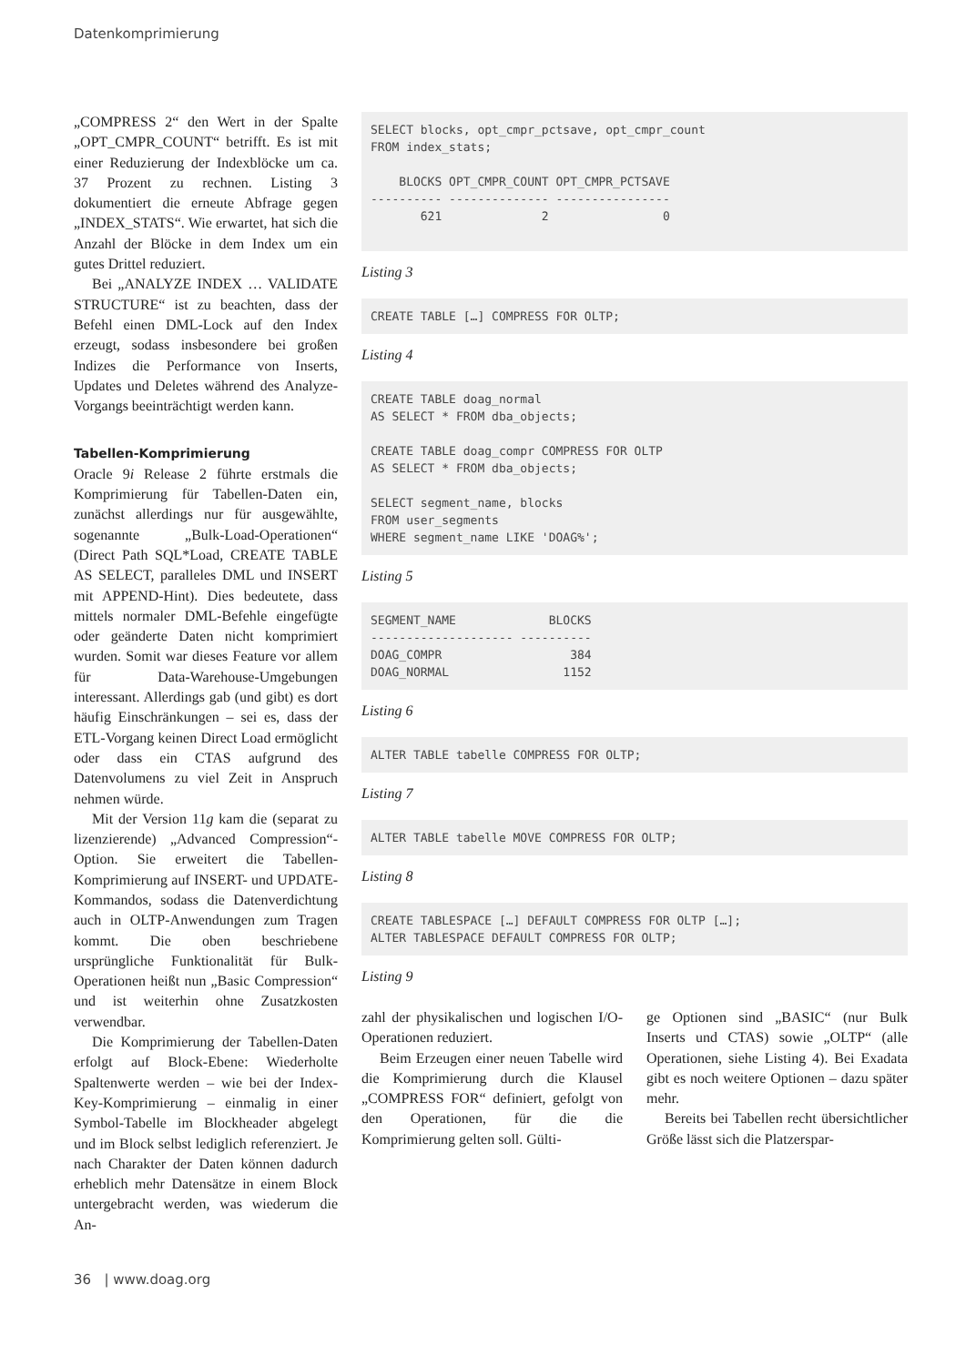Datenkomprimierung
„COMPRESS 2“ den Wert in der Spalte „OPT_CMPR_COUNT“ betrifft. Es ist mit einer Reduzierung der Indexblöcke um ca. 37 Prozent zu rechnen. Listing 3 dokumentiert die erneute Abfrage gegen „INDEX_STATS“. Wie erwartet, hat sich die Anzahl der Blöcke in dem Index um ein gutes Drittel reduziert.
Bei „ANALYZE INDEX … VALIDATE STRUCTURE“ ist zu beachten, dass der Befehl einen DML-Lock auf den Index erzeugt, sodass insbesondere bei großen Indizes die Performance von Inserts, Updates und Deletes während des Analyze-Vorgangs beeinträchtigt werden kann.
Tabellen-Komprimierung
Oracle 9i Release 2 führte erstmals die Komprimierung für Tabellen-Daten ein, zunächst allerdings nur für ausgewählte, sogenannte „Bulk-Load-Operationen“ (Direct Path SQL*Load, CREATE TABLE AS SELECT, paralleles DML und INSERT mit APPEND-Hint). Dies bedeutete, dass mittels normaler DML-Befehle eingefügte oder geänderte Daten nicht komprimiert wurden. Somit war dieses Feature vor allem für Data-Warehouse-Umgebungen interessant. Allerdings gab (und gibt) es dort häufig Einschränkungen – sei es, dass der ETL-Vorgang keinen Direct Load ermöglicht oder dass ein CTAS aufgrund des Datenvolumens zu viel Zeit in Anspruch nehmen würde.
Mit der Version 11g kam die (separat zu lizenzierende) „Advanced Compression“-Option. Sie erweitert die Tabellen-Komprimierung auf INSERT- und UPDATE-Kommandos, sodass die Datenverdichtung auch in OLTP-Anwendungen zum Tragen kommt. Die oben beschriebene ursprüngliche Funktionalität für Bulk-Operationen heißt nun „Basic Compression“ und ist weiterhin ohne Zusatzkosten verwendbar.
Die Komprimierung der Tabellen-Daten erfolgt auf Block-Ebene: Wiederholte Spaltenwerte werden – wie bei der Index-Key-Komprimierung – einmalig in einer Symbol-Tabelle im Blockheader abgelegt und im Block selbst lediglich referenziert. Je nach Charakter der Daten können dadurch erheblich mehr Datensätze in einem Block untergebracht werden, was wiederum die An-
SELECT blocks, opt_cmpr_pctsave, opt_cmpr_count
FROM index_stats;

    BLOCKS OPT_CMPR_COUNT OPT_CMPR_PCTSAVE
---------- -------------- ----------------
       621              2                0
Listing 3
CREATE TABLE […] COMPRESS FOR OLTP;
Listing 4
CREATE TABLE doag_normal
AS SELECT * FROM dba_objects;

CREATE TABLE doag_compr COMPRESS FOR OLTP
AS SELECT * FROM dba_objects;

SELECT segment_name, blocks
FROM user_segments
WHERE segment_name LIKE 'DOAG%';
Listing 5
SEGMENT_NAME             BLOCKS
-------------------- ----------
DOAG_COMPR                  384
DOAG_NORMAL                1152
Listing 6
ALTER TABLE tabelle COMPRESS FOR OLTP;
Listing 7
ALTER TABLE tabelle MOVE COMPRESS FOR OLTP;
Listing 8
CREATE TABLESPACE […] DEFAULT COMPRESS FOR OLTP […];
ALTER TABLESPACE DEFAULT COMPRESS FOR OLTP;
Listing 9
zahl der physikalischen und logischen I/O-Operationen reduziert.
Beim Erzeugen einer neuen Tabelle wird die Komprimierung durch die Klausel „COMPRESS FOR“ definiert, gefolgt von den Operationen, für die die Komprimierung gelten soll. Gülti-
ge Optionen sind „BASIC“ (nur Bulk Inserts und CTAS) sowie „OLTP“ (alle Operationen, siehe Listing 4). Bei Exadata gibt es noch weitere Optionen – dazu später mehr.
Bereits bei Tabellen recht übersichtlicher Größe lässt sich die Platzerspar-
36 | www.doag.org